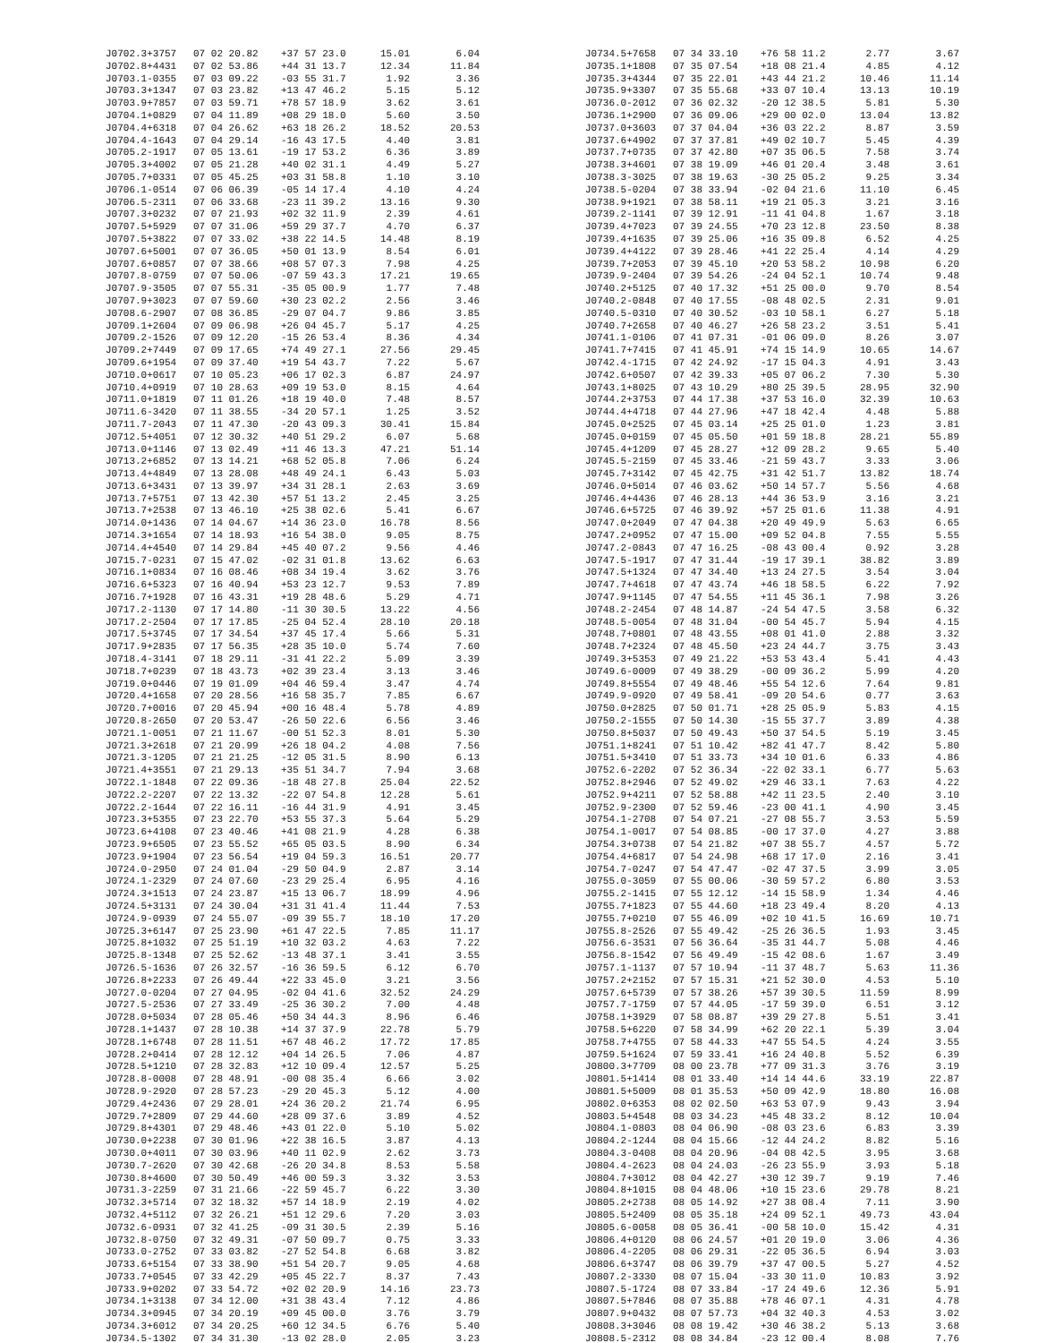| J0702.3+3757 | 07 02 20.82 | +37 57 23.0 | 15.01 | 6.04 |
| J0702.8+4431 | 07 02 53.86 | +44 31 13.7 | 12.34 | 11.84 |
| J0703.1-0355 | 07 03 09.22 | -03 55 31.7 | 1.92 | 3.36 |
| J0703.3+1347 | 07 03 23.82 | +13 47 46.2 | 5.15 | 5.12 |
| J0703.9+7857 | 07 03 59.71 | +78 57 18.9 | 3.62 | 3.61 |
| J0704.1+0829 | 07 04 11.89 | +08 29 18.0 | 5.60 | 3.50 |
| J0704.4+6318 | 07 04 26.62 | +63 18 26.2 | 18.52 | 20.53 |
| J0704.4-1643 | 07 04 29.14 | -16 43 17.5 | 4.40 | 3.81 |
| J0705.2-1917 | 07 05 13.61 | -19 17 53.2 | 6.36 | 3.89 |
| J0705.3+4002 | 07 05 21.28 | +40 02 31.1 | 4.49 | 5.27 |
| J0705.7+0331 | 07 05 45.25 | +03 31 58.8 | 1.10 | 3.10 |
| J0706.1-0514 | 07 06 06.39 | -05 14 17.4 | 4.10 | 4.24 |
| J0706.5-2311 | 07 06 33.68 | -23 11 39.2 | 13.16 | 9.30 |
| J0707.3+0232 | 07 07 21.93 | +02 32 11.9 | 2.39 | 4.61 |
| J0707.5+5929 | 07 07 31.06 | +59 29 37.7 | 4.70 | 6.37 |
| J0707.5+3822 | 07 07 33.02 | +38 22 14.5 | 14.48 | 8.19 |
| J0707.6+5001 | 07 07 36.05 | +50 01 13.9 | 8.54 | 6.01 |
| J0707.6+0857 | 07 07 38.66 | +08 57 07.3 | 7.98 | 4.25 |
| J0707.8-0759 | 07 07 50.06 | -07 59 43.3 | 17.21 | 19.65 |
| J0707.9-3505 | 07 07 55.31 | -35 05 00.9 | 1.77 | 7.48 |
| J0707.9+3023 | 07 07 59.60 | +30 23 02.2 | 2.56 | 3.46 |
| J0708.6-2907 | 07 08 36.85 | -29 07 04.7 | 9.86 | 3.85 |
| J0709.1+2604 | 07 09 06.98 | +26 04 45.7 | 5.17 | 4.25 |
| J0709.2-1526 | 07 09 12.20 | -15 26 53.4 | 8.36 | 4.34 |
| J0709.2+7449 | 07 09 17.65 | +74 49 27.1 | 27.56 | 29.45 |
| J0709.6+1954 | 07 09 37.40 | +19 54 43.7 | 7.22 | 5.67 |
| J0710.0+0617 | 07 10 05.23 | +06 17 02.3 | 6.87 | 24.97 |
| J0710.4+0919 | 07 10 28.63 | +09 19 53.0 | 8.15 | 4.64 |
| J0711.0+1819 | 07 11 01.26 | +18 19 40.0 | 7.48 | 8.57 |
| J0711.6-3420 | 07 11 38.55 | -34 20 57.1 | 1.25 | 3.52 |
| J0711.7-2043 | 07 11 47.30 | -20 43 09.3 | 30.41 | 15.84 |
| J0712.5+4051 | 07 12 30.32 | +40 51 29.2 | 6.07 | 5.68 |
| J0713.0+1146 | 07 13 02.49 | +11 46 13.3 | 47.21 | 51.14 |
| J0713.2+6852 | 07 13 14.21 | +68 52 05.8 | 7.06 | 6.24 |
| J0713.4+4849 | 07 13 28.08 | +48 49 24.1 | 6.43 | 5.03 |
| J0713.6+3431 | 07 13 39.97 | +34 31 28.1 | 2.63 | 3.69 |
| J0713.7+5751 | 07 13 42.30 | +57 51 13.2 | 2.45 | 3.25 |
| J0713.7+2538 | 07 13 46.10 | +25 38 02.6 | 5.41 | 6.67 |
| J0714.0+1436 | 07 14 04.67 | +14 36 23.0 | 16.78 | 8.56 |
| J0714.3+1654 | 07 14 18.93 | +16 54 38.0 | 9.05 | 8.75 |
| J0714.4+4540 | 07 14 29.84 | +45 40 07.2 | 9.56 | 4.46 |
| J0715.7-0231 | 07 15 47.02 | -02 31 01.8 | 13.62 | 6.63 |
| J0716.1+0834 | 07 16 08.46 | +08 34 19.4 | 3.62 | 3.76 |
| J0716.6+5323 | 07 16 40.94 | +53 23 12.7 | 9.53 | 7.89 |
| J0716.7+1928 | 07 16 43.31 | +19 28 48.6 | 5.29 | 4.71 |
| J0717.2-1130 | 07 17 14.80 | -11 30 30.5 | 13.22 | 4.56 |
| J0717.2-2504 | 07 17 17.85 | -25 04 52.4 | 28.10 | 20.18 |
| J0717.5+3745 | 07 17 34.54 | +37 45 17.4 | 5.66 | 5.31 |
| J0717.9+2835 | 07 17 56.35 | +28 35 10.0 | 5.74 | 7.60 |
| J0718.4-3141 | 07 18 29.11 | -31 41 22.2 | 5.09 | 3.39 |
| J0718.7+0239 | 07 18 43.73 | +02 39 23.4 | 3.13 | 3.46 |
| J0719.0+0446 | 07 19 01.09 | +04 46 59.4 | 3.47 | 4.74 |
| J0720.4+1658 | 07 20 28.56 | +16 58 35.7 | 7.85 | 6.67 |
| J0720.7+0016 | 07 20 45.94 | +00 16 48.4 | 5.78 | 4.89 |
| J0720.8-2650 | 07 20 53.47 | -26 50 22.6 | 6.56 | 3.46 |
| J0721.1-0051 | 07 21 11.67 | -00 51 52.3 | 8.01 | 5.30 |
| J0721.3+2618 | 07 21 20.99 | +26 18 04.2 | 4.08 | 7.56 |
| J0721.3-1205 | 07 21 21.25 | -12 05 31.5 | 8.90 | 6.13 |
| J0721.4+3551 | 07 21 29.13 | +35 51 34.7 | 7.94 | 3.68 |
| J0722.1-1848 | 07 22 09.36 | -18 48 27.8 | 25.04 | 22.52 |
| J0722.2-2207 | 07 22 13.32 | -22 07 54.8 | 12.28 | 5.61 |
| J0722.2-1644 | 07 22 16.11 | -16 44 31.9 | 4.91 | 3.45 |
| J0723.3+5355 | 07 23 22.70 | +53 55 37.3 | 5.64 | 5.29 |
| J0723.6+4108 | 07 23 40.46 | +41 08 21.9 | 4.28 | 6.38 |
| J0723.9+6505 | 07 23 55.52 | +65 05 03.5 | 8.90 | 6.34 |
| J0723.9+1904 | 07 23 56.54 | +19 04 59.3 | 16.51 | 20.77 |
| J0724.0-2950 | 07 24 01.04 | -29 50 04.9 | 2.87 | 3.14 |
| J0724.1-2329 | 07 24 07.60 | -23 29 25.4 | 6.95 | 4.16 |
| J0724.3+1513 | 07 24 23.87 | +15 13 06.7 | 18.99 | 4.96 |
| J0724.5+3131 | 07 24 30.04 | +31 31 41.4 | 11.44 | 7.53 |
| J0724.9-0939 | 07 24 55.07 | -09 39 55.7 | 18.10 | 17.20 |
| J0725.3+6147 | 07 25 23.90 | +61 47 22.5 | 7.85 | 11.17 |
| J0725.8+1032 | 07 25 51.19 | +10 32 03.2 | 4.63 | 7.22 |
| J0725.8-1348 | 07 25 52.62 | -13 48 37.1 | 3.41 | 3.55 |
| J0726.5-1636 | 07 26 32.57 | -16 36 59.5 | 6.12 | 6.70 |
| J0726.8+2233 | 07 26 49.44 | +22 33 45.0 | 3.21 | 3.56 |
| J0727.0-0204 | 07 27 04.95 | -02 04 41.6 | 32.52 | 24.29 |
| J0727.5-2536 | 07 27 33.49 | -25 36 30.2 | 7.00 | 4.48 |
| J0728.0+5034 | 07 28 05.46 | +50 34 44.3 | 8.96 | 6.46 |
| J0728.1+1437 | 07 28 10.38 | +14 37 37.9 | 22.78 | 5.79 |
| J0728.1+6748 | 07 28 11.51 | +67 48 46.2 | 17.72 | 17.85 |
| J0728.2+0414 | 07 28 12.12 | +04 14 26.5 | 7.06 | 4.87 |
| J0728.5+1210 | 07 28 32.83 | +12 10 09.4 | 12.57 | 5.25 |
| J0728.8-0008 | 07 28 48.91 | -00 08 35.4 | 6.66 | 3.02 |
| J0728.9-2920 | 07 28 57.23 | -29 20 45.3 | 5.12 | 4.00 |
| J0729.4+2436 | 07 29 28.01 | +24 36 20.2 | 21.74 | 6.95 |
| J0729.7+2809 | 07 29 44.60 | +28 09 37.6 | 3.89 | 4.52 |
| J0729.8+4301 | 07 29 48.46 | +43 01 22.0 | 5.10 | 5.02 |
| J0730.0+2238 | 07 30 01.96 | +22 38 16.5 | 3.87 | 4.13 |
| J0730.0+4011 | 07 30 03.96 | +40 11 02.9 | 2.62 | 3.73 |
| J0730.7-2620 | 07 30 42.68 | -26 20 34.8 | 8.53 | 5.58 |
| J0730.8+4600 | 07 30 50.49 | +46 00 59.3 | 3.32 | 3.53 |
| J0731.3-2259 | 07 31 21.66 | -22 59 45.7 | 6.22 | 3.30 |
| J0732.3+5714 | 07 32 18.32 | +57 14 18.9 | 2.19 | 4.02 |
| J0732.4+5112 | 07 32 26.21 | +51 12 29.6 | 7.20 | 3.03 |
| J0732.6-0931 | 07 32 41.25 | -09 31 30.5 | 2.39 | 5.16 |
| J0732.8-0750 | 07 32 49.31 | -07 50 09.7 | 0.75 | 3.33 |
| J0733.0-2752 | 07 33 03.82 | -27 52 54.8 | 6.68 | 3.82 |
| J0733.6+5154 | 07 33 38.90 | +51 54 20.7 | 9.05 | 4.68 |
| J0733.7+0545 | 07 33 42.29 | +05 45 22.7 | 8.37 | 7.43 |
| J0733.9+0202 | 07 33 54.72 | +02 02 20.9 | 14.16 | 23.73 |
| J0734.1+3138 | 07 34 12.00 | +31 38 43.4 | 7.12 | 4.86 |
| J0734.3+0945 | 07 34 20.19 | +09 45 00.0 | 3.76 | 3.79 |
| J0734.3+6012 | 07 34 20.25 | +60 12 34.5 | 6.76 | 5.40 |
| J0734.5-1302 | 07 34 31.30 | -13 02 28.0 | 2.05 | 3.23 |
| J0734.5+7658 | 07 34 33.10 | +76 58 11.2 | 2.77 | 3.67 |
| J0735.1+1808 | 07 35 07.54 | +18 08 21.4 | 4.85 | 4.12 |
| J0735.3+4344 | 07 35 22.01 | +43 44 21.2 | 10.46 | 11.14 |
| J0735.9+3307 | 07 35 55.68 | +33 07 10.4 | 13.13 | 10.19 |
| J0736.0-2012 | 07 36 02.32 | -20 12 38.5 | 5.81 | 5.30 |
| J0736.1+2900 | 07 36 09.06 | +29 00 02.0 | 13.04 | 13.82 |
| J0737.0+3603 | 07 37 04.04 | +36 03 22.2 | 8.87 | 3.59 |
| J0737.6+4902 | 07 37 37.81 | +49 02 10.7 | 5.45 | 4.39 |
| J0737.7+0735 | 07 37 42.80 | +07 35 06.5 | 7.58 | 3.74 |
| J0738.3+4601 | 07 38 19.09 | +46 01 20.4 | 3.48 | 3.61 |
| J0738.3-3025 | 07 38 19.63 | -30 25 05.2 | 9.25 | 3.34 |
| J0738.5-0204 | 07 38 33.94 | -02 04 21.6 | 11.10 | 6.45 |
| J0738.9+1921 | 07 38 58.11 | +19 21 05.3 | 3.21 | 3.16 |
| J0739.2-1141 | 07 39 12.91 | -11 41 04.8 | 1.67 | 3.18 |
| J0739.4+7023 | 07 39 24.55 | +70 23 12.8 | 23.50 | 8.38 |
| J0739.4+1635 | 07 39 25.06 | +16 35 09.8 | 6.52 | 4.25 |
| J0739.4+4122 | 07 39 28.46 | +41 22 25.4 | 4.14 | 4.29 |
| J0739.7+2053 | 07 39 45.10 | +20 53 58.2 | 10.98 | 6.20 |
| J0739.9-2404 | 07 39 54.26 | -24 04 52.1 | 10.74 | 9.48 |
| J0740.2+5125 | 07 40 17.32 | +51 25 00.0 | 9.70 | 8.54 |
| J0740.2-0848 | 07 40 17.55 | -08 48 02.5 | 2.31 | 9.01 |
| J0740.5-0310 | 07 40 30.52 | -03 10 58.1 | 6.27 | 5.18 |
| J0740.7+2658 | 07 40 46.27 | +26 58 23.2 | 3.51 | 5.41 |
| J0741.1-0106 | 07 41 07.31 | -01 06 09.0 | 8.26 | 3.07 |
| J0741.7+7415 | 07 41 45.91 | +74 15 14.9 | 10.65 | 14.67 |
| J0742.4-1715 | 07 42 24.92 | -17 15 04.3 | 4.91 | 3.43 |
| J0742.6+0507 | 07 42 39.33 | +05 07 06.2 | 7.30 | 5.30 |
| J0743.1+8025 | 07 43 10.29 | +80 25 39.5 | 28.95 | 32.90 |
| J0744.2+3753 | 07 44 17.38 | +37 53 16.0 | 32.39 | 10.63 |
| J0744.4+4718 | 07 44 27.96 | +47 18 42.4 | 4.48 | 5.88 |
| J0745.0+2525 | 07 45 03.14 | +25 25 01.0 | 1.23 | 3.81 |
| J0745.0+0159 | 07 45 05.50 | +01 59 18.8 | 28.21 | 55.89 |
| J0745.4+1209 | 07 45 28.27 | +12 09 28.2 | 9.65 | 5.40 |
| J0745.5-2159 | 07 45 33.46 | -21 59 43.7 | 3.33 | 3.06 |
| J0745.7+3142 | 07 45 42.75 | +31 42 51.7 | 13.82 | 18.74 |
| J0746.0+5014 | 07 46 03.62 | +50 14 57.7 | 5.56 | 4.68 |
| J0746.4+4436 | 07 46 28.13 | +44 36 53.9 | 3.16 | 3.21 |
| J0746.6+5725 | 07 46 39.92 | +57 25 01.6 | 11.38 | 4.91 |
| J0747.0+2049 | 07 47 04.38 | +20 49 49.9 | 5.63 | 6.65 |
| J0747.2+0952 | 07 47 15.00 | +09 52 04.8 | 7.55 | 5.55 |
| J0747.2-0843 | 07 47 16.25 | -08 43 00.4 | 0.92 | 3.28 |
| J0747.5-1917 | 07 47 31.44 | -19 17 39.1 | 38.82 | 3.89 |
| J0747.5+1324 | 07 47 34.40 | +13 24 27.5 | 3.54 | 3.04 |
| J0747.7+4618 | 07 47 43.74 | +46 18 58.5 | 6.22 | 7.92 |
| J0747.9+1145 | 07 47 54.55 | +11 45 36.1 | 7.98 | 3.26 |
| J0748.2-2454 | 07 48 14.87 | -24 54 47.5 | 3.58 | 6.32 |
| J0748.5-0054 | 07 48 31.04 | -00 54 45.7 | 5.94 | 4.15 |
| J0748.7+0801 | 07 48 43.55 | +08 01 41.0 | 2.88 | 3.32 |
| J0748.7+2324 | 07 48 45.50 | +23 24 44.7 | 3.75 | 3.43 |
| J0749.3+5353 | 07 49 21.22 | +53 53 43.4 | 5.41 | 4.43 |
| J0749.6-0009 | 07 49 38.29 | -00 09 36.2 | 5.99 | 4.20 |
| J0749.8+5554 | 07 49 48.46 | +55 54 12.6 | 7.64 | 9.81 |
| J0749.9-0920 | 07 49 58.41 | -09 20 54.6 | 0.77 | 3.63 |
| J0750.0+2825 | 07 50 01.71 | +28 25 05.9 | 5.83 | 4.15 |
| J0750.2-1555 | 07 50 14.30 | -15 55 37.7 | 3.89 | 4.38 |
| J0750.8+5037 | 07 50 49.43 | +50 37 54.5 | 5.19 | 3.45 |
| J0751.1+8241 | 07 51 10.42 | +82 41 47.7 | 8.42 | 5.80 |
| J0751.5+3410 | 07 51 33.73 | +34 10 01.6 | 6.33 | 4.86 |
| J0752.6-2202 | 07 52 36.34 | -22 02 33.1 | 6.77 | 5.63 |
| J0752.8+2946 | 07 52 49.02 | +29 46 33.1 | 7.63 | 4.22 |
| J0752.9+4211 | 07 52 58.88 | +42 11 23.5 | 2.40 | 3.10 |
| J0752.9-2300 | 07 52 59.46 | -23 00 41.1 | 4.90 | 3.45 |
| J0754.1-2708 | 07 54 07.21 | -27 08 55.7 | 3.53 | 5.59 |
| J0754.1-0017 | 07 54 08.85 | -00 17 37.0 | 4.27 | 3.88 |
| J0754.3+0738 | 07 54 21.82 | +07 38 55.7 | 4.57 | 5.72 |
| J0754.4+6817 | 07 54 24.98 | +68 17 17.0 | 2.16 | 3.41 |
| J0754.7-0247 | 07 54 47.47 | -02 47 37.5 | 3.99 | 3.05 |
| J0755.0-3059 | 07 55 00.06 | -30 59 57.2 | 6.80 | 3.53 |
| J0755.2-1415 | 07 55 12.12 | -14 15 58.9 | 1.34 | 4.46 |
| J0755.7+1823 | 07 55 44.60 | +18 23 49.4 | 8.20 | 4.13 |
| J0755.7+0210 | 07 55 46.09 | +02 10 41.5 | 16.69 | 10.71 |
| J0755.8-2526 | 07 55 49.42 | -25 26 36.5 | 1.93 | 3.45 |
| J0756.6-3531 | 07 56 36.64 | -35 31 44.7 | 5.08 | 4.46 |
| J0756.8-1542 | 07 56 49.49 | -15 42 08.6 | 1.67 | 3.49 |
| J0757.1-1137 | 07 57 10.94 | -11 37 48.7 | 5.63 | 11.36 |
| J0757.2+2152 | 07 57 15.31 | +21 52 30.0 | 4.53 | 5.10 |
| J0757.6+5739 | 07 57 38.26 | +57 39 30.5 | 11.59 | 8.99 |
| J0757.7-1759 | 07 57 44.05 | -17 59 39.0 | 6.51 | 3.12 |
| J0758.1+3929 | 07 58 08.87 | +39 29 27.8 | 5.51 | 3.41 |
| J0758.5+6220 | 07 58 34.99 | +62 20 22.1 | 5.39 | 3.04 |
| J0758.7+4755 | 07 58 44.33 | +47 55 54.5 | 4.24 | 3.55 |
| J0759.5+1624 | 07 59 33.41 | +16 24 40.8 | 5.52 | 6.39 |
| J0800.3+7709 | 08 00 23.78 | +77 09 31.3 | 3.76 | 3.19 |
| J0801.5+1414 | 08 01 33.40 | +14 14 44.6 | 33.19 | 22.87 |
| J0801.5+5009 | 08 01 35.53 | +50 09 42.9 | 18.80 | 16.08 |
| J0802.0+6353 | 08 02 02.50 | +63 53 07.9 | 9.43 | 3.94 |
| J0803.5+4548 | 08 03 34.23 | +45 48 33.2 | 8.12 | 10.04 |
| J0804.1-0803 | 08 04 06.90 | -08 03 23.6 | 6.83 | 3.39 |
| J0804.2-1244 | 08 04 15.66 | -12 44 24.2 | 8.82 | 5.16 |
| J0804.3-0408 | 08 04 20.96 | -04 08 42.5 | 3.95 | 3.68 |
| J0804.4-2623 | 08 04 24.03 | -26 23 55.9 | 3.93 | 5.18 |
| J0804.7+3012 | 08 04 42.27 | +30 12 39.7 | 9.19 | 7.46 |
| J0804.8+1015 | 08 04 48.06 | +10 15 23.6 | 29.78 | 8.21 |
| J0805.2+2738 | 08 05 14.92 | +27 38 08.4 | 7.11 | 3.90 |
| J0805.5+2409 | 08 05 35.18 | +24 09 52.1 | 49.73 | 43.04 |
| J0805.6-0058 | 08 05 36.41 | -00 58 10.0 | 15.42 | 4.31 |
| J0806.4+0120 | 08 06 24.57 | +01 20 19.0 | 3.06 | 4.36 |
| J0806.4-2205 | 08 06 29.31 | -22 05 36.5 | 6.94 | 3.03 |
| J0806.6+3747 | 08 06 39.79 | +37 47 00.5 | 5.27 | 4.52 |
| J0807.2-3330 | 08 07 15.04 | -33 30 11.0 | 10.83 | 3.92 |
| J0807.5-1724 | 08 07 33.84 | -17 24 49.6 | 12.36 | 5.91 |
| J0807.5+7846 | 08 07 35.88 | +78 46 07.1 | 4.31 | 4.78 |
| J0807.9+0432 | 08 07 57.73 | +04 32 40.3 | 4.53 | 3.02 |
| J0808.3+3046 | 08 08 19.42 | +30 46 38.2 | 5.13 | 3.68 |
| J0808.5-2312 | 08 08 34.84 | -23 12 00.4 | 8.08 | 7.76 |